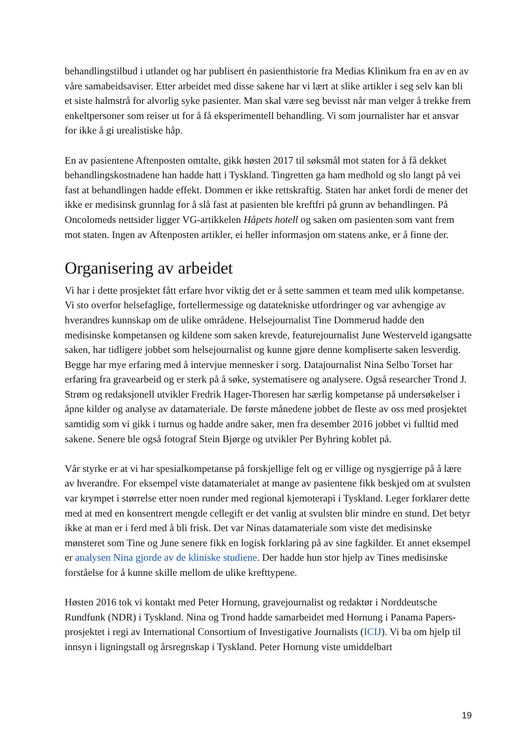behandlingstilbud i utlandet og har publisert én pasienthistorie fra Medias Klinikum fra en av en av våre samabeidsaviser. Etter arbeidet med disse sakene har vi lært at slike artikler i seg selv kan bli et siste halmstrå for alvorlig syke pasienter. Man skal være seg bevisst når man velger å trekke frem enkeltpersoner som reiser ut for å få eksperimentell behandling. Vi som journalister har et ansvar for ikke å gi urealistiske håp.
En av pasientene Aftenposten omtalte, gikk høsten 2017 til søksmål mot staten for å få dekket behandlingskostnadene han hadde hatt i Tyskland. Tingretten ga ham medhold og slo langt på vei fast at behandlingen hadde effekt. Dommen er ikke rettskraftig. Staten har anket fordi de mener det ikke er medisinsk grunnlag for å slå fast at pasienten ble kreftfri på grunn av behandlingen. På Oncolomeds nettsider ligger VG-artikkelen Håpets hotell og saken om pasienten som vant frem mot staten. Ingen av Aftenposten artikler, ei heller informasjon om statens anke, er å finne der.
Organisering av arbeidet
Vi har i dette prosjektet fått erfare hvor viktig det er å sette sammen et team med ulik kompetanse. Vi sto overfor helsefaglige, fortellermessige og datatekniske utfordringer og var avhengige av hverandres kunnskap om de ulike områdene. Helsejournalist Tine Dommerud hadde den medisinske kompetansen og kildene som saken krevde, featurejournalist June Westerveld igangsatte saken, har tidligere jobbet som helsejournalist og kunne gjøre denne kompliserte saken lesverdig. Begge har mye erfaring med å intervjue mennesker i sorg. Datajournalist Nina Selbo Torset har erfaring fra gravearbeid og er sterk på å søke, systematisere og analysere. Også researcher Trond J. Strøm og redaksjonell utvikler Fredrik Hager-Thoresen har særlig kompetanse på undersøkelser i åpne kilder og analyse av datamateriale. De første månedene jobbet de fleste av oss med prosjektet samtidig som vi gikk i turnus og hadde andre saker, men fra desember 2016 jobbet vi fulltid med sakene. Senere ble også fotograf Stein Bjørge og utvikler Per Byhring koblet på.
Vår styrke er at vi har spesialkompetanse på forskjellige felt og er villige og nysgjerrige på å lære av hverandre. For eksempel viste datamaterialet at mange av pasientene fikk beskjed om at svulsten var krympet i størrelse etter noen runder med regional kjemoterapi i Tyskland. Leger forklarer dette med at med en konsentrert mengde cellegift er det vanlig at svulsten blir mindre en stund. Det betyr ikke at man er i ferd med å bli frisk. Det var Ninas datamateriale som viste det medisinske mønsteret som Tine og June senere fikk en logisk forklaring på av sine fagkilder. Et annet eksempel er analysen Nina gjorde av de kliniske studiene. Der hadde hun stor hjelp av Tines medisinske forståelse for å kunne skille mellom de ulike krefttypene.
Høsten 2016 tok vi kontakt med Peter Hornung, gravejournalist og redaktør i Norddeutsche Rundfunk (NDR) i Tyskland. Nina og Trond hadde samarbeidet med Hornung i Panama Papers-prosjektet i regi av International Consortium of Investigative Journalists (ICIJ). Vi ba om hjelp til innsyn i ligningstall og årsregnskap i Tyskland. Peter Hornung viste umiddelbart
19